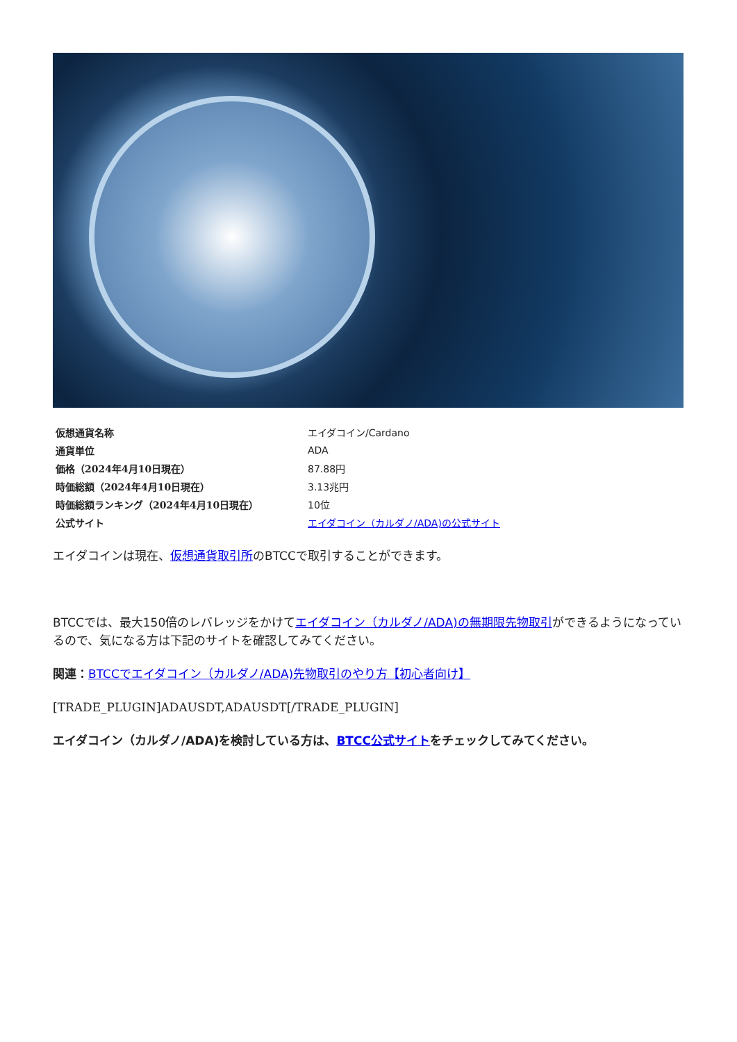| 仮想通貨名称 | エイダコイン/Cardano |
| 通貨単位 | ADA |
| 価格（2024年4月10日現在） | 87.88円 |
| 時価総額（2024年4月10日現在） | 3.13兆円 |
| 時価総額ランキング（2024年4月10日現在） | 10位 |
| 公式サイト | エイダコイン（カルダノ/ADA)の公式サイト |
エイダコインは現在、仮想通貨取引所のBTCCで取引することができます。
BTCCでは、最大150倍のレバレッジをかけてエイダコイン（カルダノ/ADA)の無期限先物取引ができるようになっているので、気になる方は下記のサイトを確認してみてください。
関連：BTCCでエイダコイン（カルダノ/ADA)先物取引のやり方【初心者向け】
[TRADE_PLUGIN]ADAUSDT,ADAUSDT[/TRADE_PLUGIN]
エイダコイン（カルダノ/ADA)を検討している方は、BTCC公式サイトをチェックしてみてください。